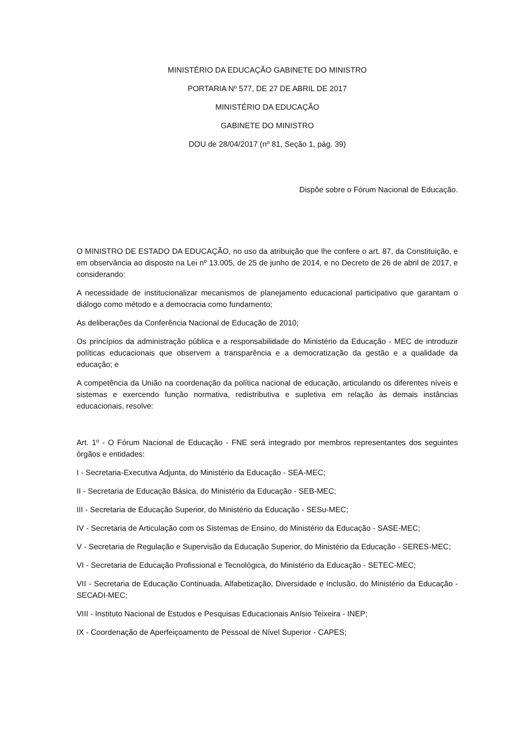MINISTÉRIO DA EDUCAÇÃO GABINETE DO MINISTRO
PORTARIA Nº 577, DE 27 DE ABRIL DE 2017
MINISTÉRIO DA EDUCAÇÃO
GABINETE DO MINISTRO
DOU de 28/04/2017 (nº 81, Seção 1, pág. 39)
Dispõe sobre o Fórum Nacional de Educação.
O MINISTRO DE ESTADO DA EDUCAÇÃO, no uso da atribuição que lhe confere o art. 87, da Constituição, e em observância ao disposto na Lei nº 13.005, de 25 de junho de 2014, e no Decreto de 26 de abril de 2017, e considerando:
A necessidade de institucionalizar mecanismos de planejamento educacional participativo que garantam o diálogo como método e a democracia como fundamento;
As deliberações da Conferência Nacional de Educação de 2010;
Os princípios da administração pública e a responsabilidade do Ministério da Educação - MEC de introduzir políticas educacionais que observem a transparência e a democratização da gestão e a qualidade da educação; e
A competência da União na coordenação da política nacional de educação, articulando os diferentes níveis e sistemas e exercendo função normativa, redistributiva e supletiva em relação às demais instâncias educacionais, resolve:
Art. 1º - O Fórum Nacional de Educação - FNE será integrado por membros representantes dos seguintes órgãos e entidades:
I - Secretaria-Executiva Adjunta, do Ministério da Educação - SEA-MEC;
II - Secretaria de Educação Básica, do Ministério da Educação - SEB-MEC;
III - Secretaria de Educação Superior, do Ministério da Educação - SESu-MEC;
IV - Secretaria de Articulação com os Sistemas de Ensino, do Ministério da Educação - SASE-MEC;
V - Secretaria de Regulação e Supervisão da Educação Superior, do Ministério da Educação - SERES-MEC;
VI - Secretaria de Educação Profissional e Tecnológica, do Ministério da Educação - SETEC-MEC;
VII - Secretaria de Educação Continuada, Alfabetização, Diversidade e Inclusão, do Ministério da Educação - SECADI-MEC;
VIII - Instituto Nacional de Estudos e Pesquisas Educacionais Anísio Teixeira - INEP;
IX - Coordenação de Aperfeiçoamento de Pessoal de Nível Superior - CAPES;